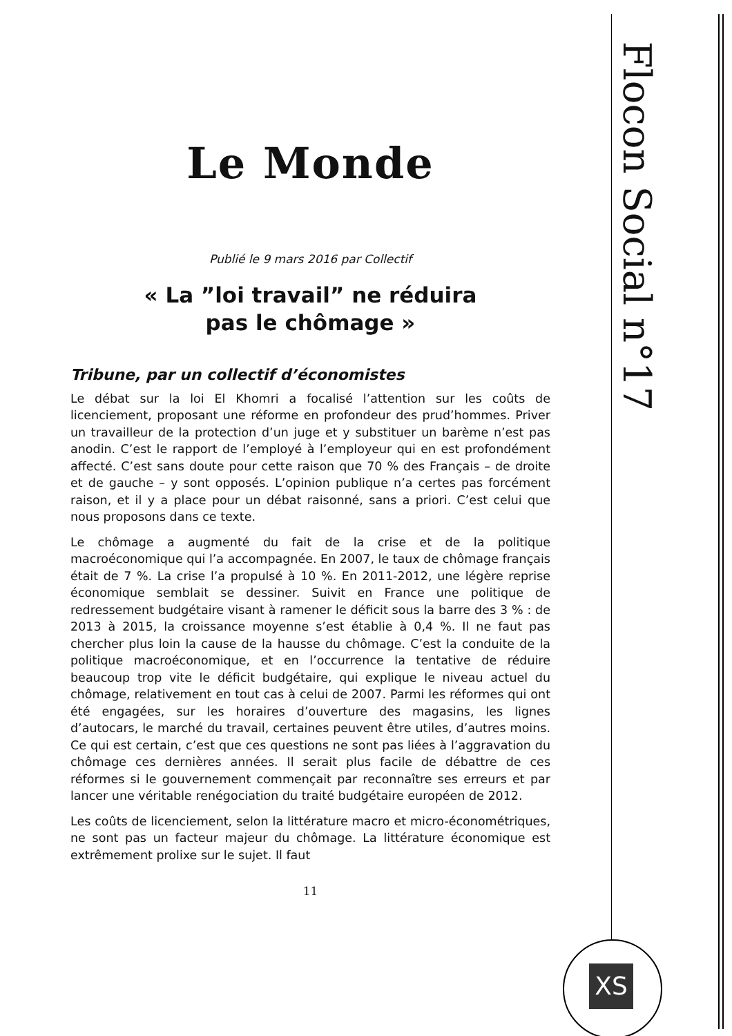Flocon Social n°17
Le Monde
Publié le 9 mars 2016 par Collectif
« La ”loi travail” ne réduira
pas le chômage »
Tribune, par un collectif d’économistes
Le débat sur la loi El Khomri a focalisé l’attention sur les coûts de licenciement, proposant une réforme en profondeur des prud’hommes. Priver un travailleur de la protection d’un juge et y substituer un barème n’est pas anodin. C’est le rapport de l’employé à l’employeur qui en est profondément affecté. C’est sans doute pour cette raison que 70 % des Français – de droite et de gauche – y sont opposés. L’opinion publique n’a certes pas forcément raison, et il y a place pour un débat raisonné, sans a priori. C’est celui que nous proposons dans ce texte.
Le chômage a augmenté du fait de la crise et de la politique macroéconomique qui l’a accompagnée. En 2007, le taux de chômage français était de 7 %. La crise l’a propulsé à 10 %. En 2011-2012, une légère reprise économique semblait se dessiner. Suivit en France une politique de redressement budgétaire visant à ramener le déficit sous la barre des 3 % : de 2013 à 2015, la croissance moyenne s’est établie à 0,4 %. Il ne faut pas chercher plus loin la cause de la hausse du chômage. C’est la conduite de la politique macroéconomique, et en l’occurrence la tentative de réduire beaucoup trop vite le déficit budgétaire, qui explique le niveau actuel du chômage, relativement en tout cas à celui de 2007. Parmi les réformes qui ont été engagées, sur les horaires d’ouverture des magasins, les lignes d’autocars, le marché du travail, certaines peuvent être utiles, d’autres moins. Ce qui est certain, c’est que ces questions ne sont pas liées à l’aggravation du chômage ces dernières années. Il serait plus facile de débattre de ces réformes si le gouvernement commençait par reconnaître ses erreurs et par lancer une véritable renégociation du traité budgétaire européen de 2012.
Les coûts de licenciement, selon la littérature macro et micro-économétriques, ne sont pas un facteur majeur du chômage. La littérature économique est extrêmement prolixe sur le sujet. Il faut
11
XS